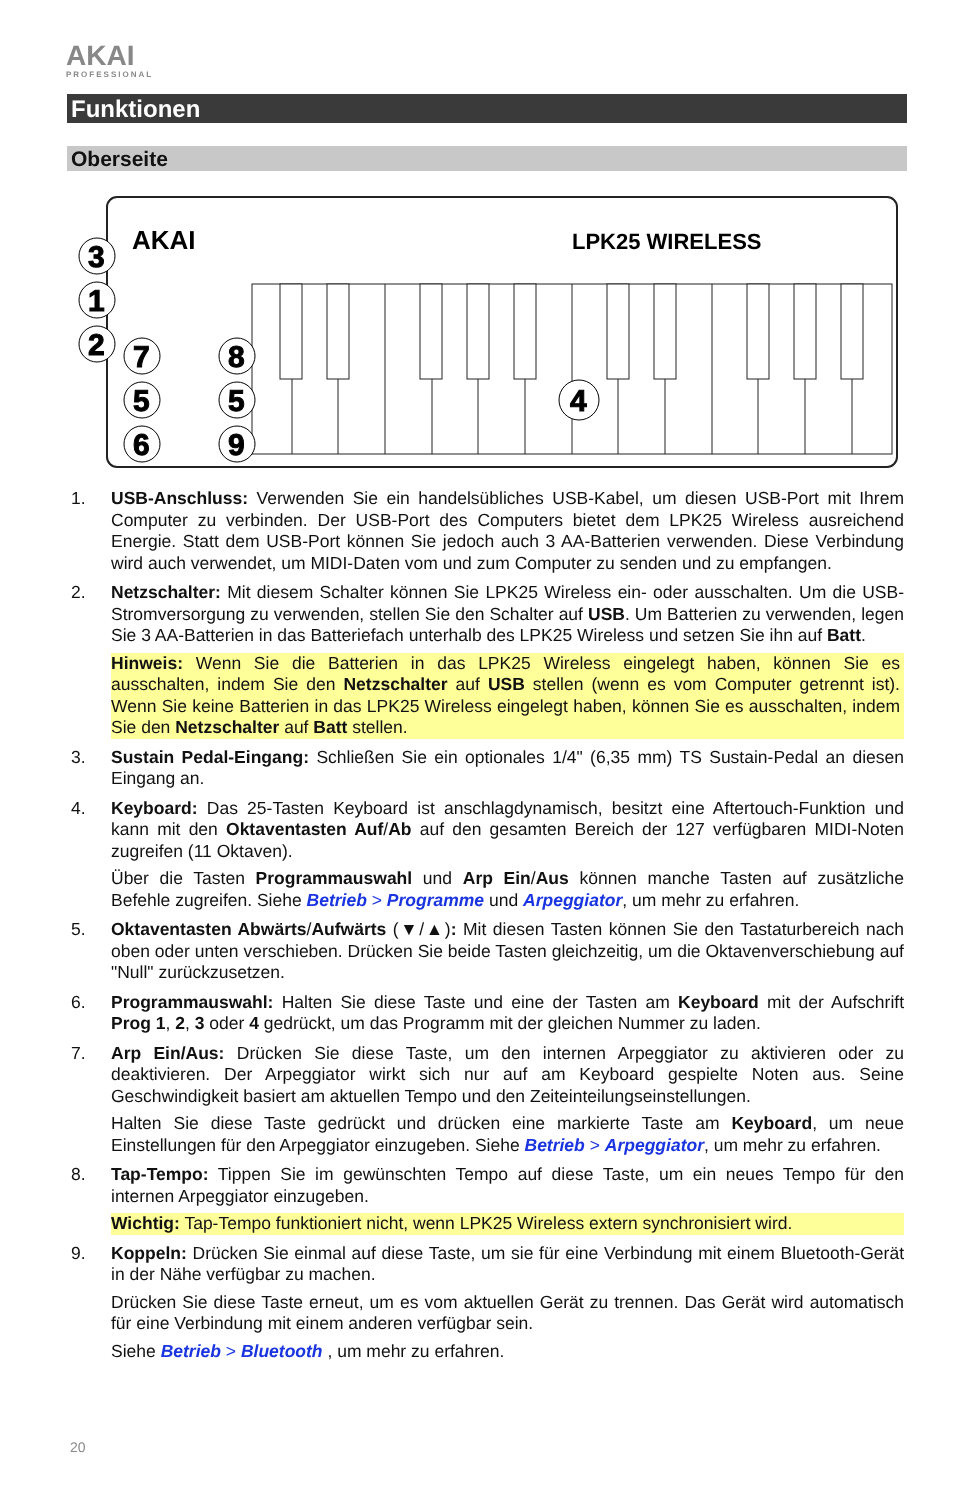AKAI
PROFESSIONAL
Funktionen
Oberseite
AKAI
LPK25 WIRELESS
3
1
2
7
8
5
5
6
9
4
1. USB-Anschluss: Verwenden Sie ein handelsübliches USB-Kabel, um diesen USB-Port mit Ihrem Computer zu verbinden. Der USB-Port des Computers bietet dem LPK25 Wireless ausreichend Energie. Statt dem USB-Port können Sie jedoch auch 3 AA-Batterien verwenden. Diese Verbindung wird auch verwendet, um MIDI-Daten vom und zum Computer zu senden und zu empfangen.
2. Netzschalter: Mit diesem Schalter können Sie LPK25 Wireless ein- oder ausschalten. Um die USB-Stromversorgung zu verwenden, stellen Sie den Schalter auf USB. Um Batterien zu verwenden, legen Sie 3 AA-Batterien in das Batteriefach unterhalb des LPK25 Wireless und setzen Sie ihn auf Batt.
Hinweis: Wenn Sie die Batterien in das LPK25 Wireless eingelegt haben, können Sie es ausschalten, indem Sie den Netzschalter auf USB stellen (wenn es vom Computer getrennt ist). Wenn Sie keine Batterien in das LPK25 Wireless eingelegt haben, können Sie es ausschalten, indem Sie den Netzschalter auf Batt stellen.
3. Sustain Pedal-Eingang: Schließen Sie ein optionales 1/4" (6,35 mm) TS Sustain-Pedal an diesen Eingang an.
4. Keyboard: Das 25-Tasten Keyboard ist anschlagdynamisch, besitzt eine Aftertouch-Funktion und kann mit den Oktaventasten Auf/Ab auf den gesamten Bereich der 127 verfügbaren MIDI-Noten zugreifen (11 Oktaven).
Über die Tasten Programmauswahl und Arp Ein/Aus können manche Tasten auf zusätzliche Befehle zugreifen. Siehe Betrieb > Programme und Arpeggiator, um mehr zu erfahren.
5. Oktaventasten Abwärts/Aufwärts (▼/▲): Mit diesen Tasten können Sie den Tastaturbereich nach oben oder unten verschieben. Drücken Sie beide Tasten gleichzeitig, um die Oktavenverschiebung auf "Null" zurückzusetzen.
6. Programmauswahl: Halten Sie diese Taste und eine der Tasten am Keyboard mit der Aufschrift Prog 1, 2, 3 oder 4 gedrückt, um das Programm mit der gleichen Nummer zu laden.
7. Arp Ein/Aus: Drücken Sie diese Taste, um den internen Arpeggiator zu aktivieren oder zu deaktivieren. Der Arpeggiator wirkt sich nur auf am Keyboard gespielte Noten aus. Seine Geschwindigkeit basiert am aktuellen Tempo und den Zeiteinteilungseinstellungen.
Halten Sie diese Taste gedrückt und drücken eine markierte Taste am Keyboard, um neue Einstellungen für den Arpeggiator einzugeben. Siehe Betrieb > Arpeggiator, um mehr zu erfahren.
8. Tap-Tempo: Tippen Sie im gewünschten Tempo auf diese Taste, um ein neues Tempo für den internen Arpeggiator einzugeben.
Wichtig: Tap-Tempo funktioniert nicht, wenn LPK25 Wireless extern synchronisiert wird.
9. Koppeln: Drücken Sie einmal auf diese Taste, um sie für eine Verbindung mit einem Bluetooth-Gerät in der Nähe verfügbar zu machen.
Drücken Sie diese Taste erneut, um es vom aktuellen Gerät zu trennen. Das Gerät wird automatisch für eine Verbindung mit einem anderen verfügbar sein.
Siehe Betrieb > Bluetooth , um mehr zu erfahren.
20